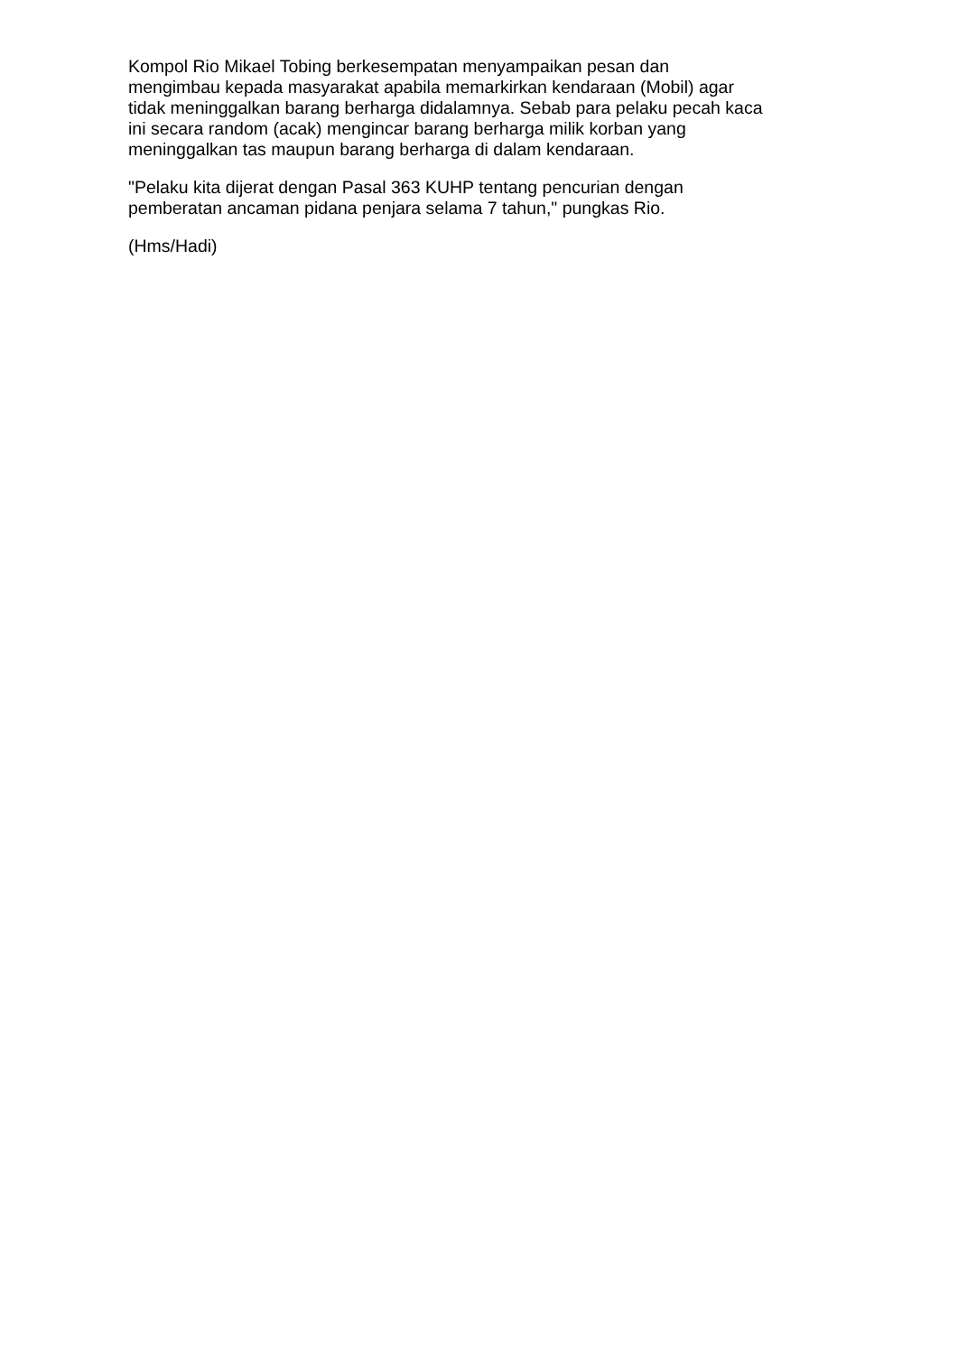Kompol Rio Mikael Tobing berkesempatan menyampaikan pesan dan
mengimbau kepada masyarakat apabila memarkirkan kendaraan (Mobil) agar
tidak meninggalkan barang berharga didalamnya. Sebab para pelaku pecah kaca
ini secara random (acak) mengincar barang berharga milik korban yang
meninggalkan tas maupun barang berharga di dalam kendaraan.
"Pelaku kita dijerat dengan Pasal 363 KUHP tentang pencurian dengan
pemberatan ancaman pidana penjara selama 7 tahun," pungkas Rio.
(Hms/Hadi)